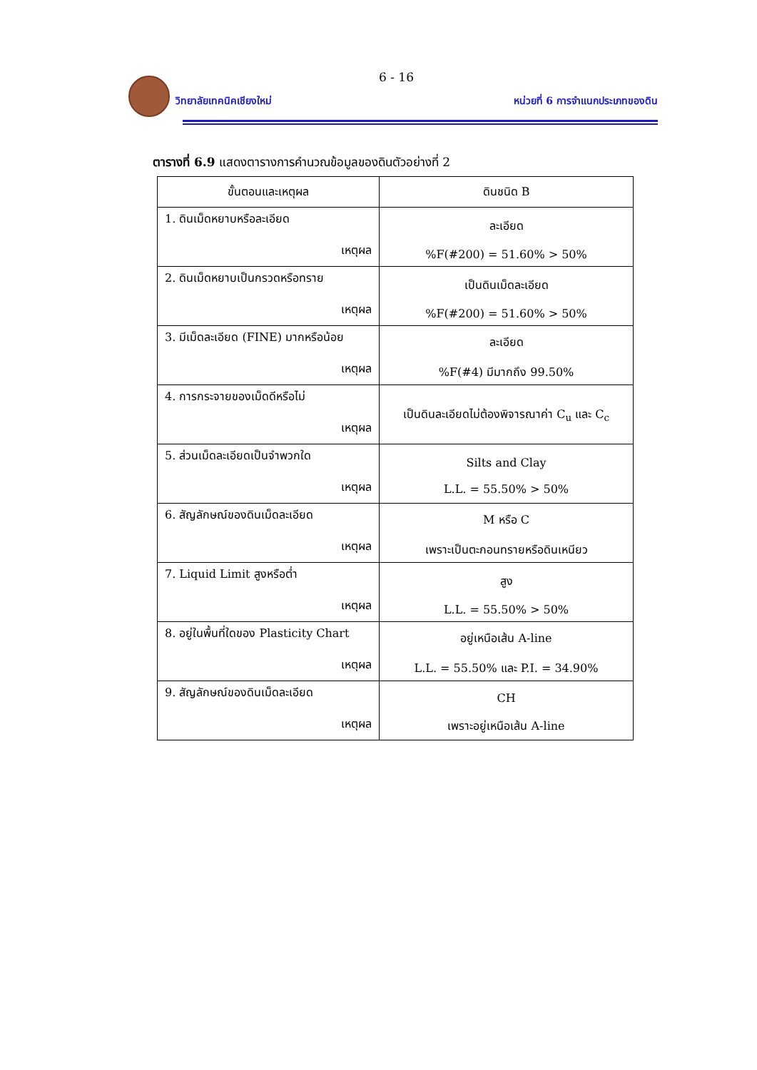6 - 16
วิทยาลัยเทคนิคเชียงใหม่
หน่วยที่ 6 การจำแนกประเภทของดิน
ตารางที่ 6.9 แสดงตารางการคำนวณข้อมูลของดินตัวอย่างที่ 2
| ขั้นตอนและเหตุผล | ดินชนิด B |
| --- | --- |
| 1. ดินเม็ดหยาบหรือละเอียด เหตุผล | ละเอียด %F(#200) = 51.60% > 50% |
| 2. ดินเม็ดหยาบเป็นกรวดหรือทราย เหตุผล | เป็นดินเม็ดละเอียด %F(#200) = 51.60% > 50% |
| 3. มีเม็ดละเอียด (FINE) มากหรือน้อย เหตุผล | ละเอียด %F(#4) มีมากถึง 99.50% |
| 4. การกระจายของเม็ดดีหรือไม่ เหตุผล | เป็นดินละเอียดไม่ต้องพิจารณาค่า C<sub>u</sub> และ C<sub>c</sub> |
| 5. ส่วนเม็ดละเอียดเป็นจำพวกใด เหตุผล | Silts and Clay L.L. = 55.50% > 50% |
| 6. สัญลักษณ์ของดินเม็ดละเอียด เหตุผล | M หรือ C เพราะเป็นตะกอนทรายหรือดินเหนียว |
| 7. Liquid Limit สูงหรือต่ำ เหตุผล | สูง L.L. = 55.50% > 50% |
| 8. อยู่ในพื้นที่ใดของ Plasticity Chart เหตุผล | อยู่เหนือเส้น A-line L.L. = 55.50% และ P.I. = 34.90% |
| 9. สัญลักษณ์ของดินเม็ดละเอียด เหตุผล | CH เพราะอยู่เหนือเส้น A-line |